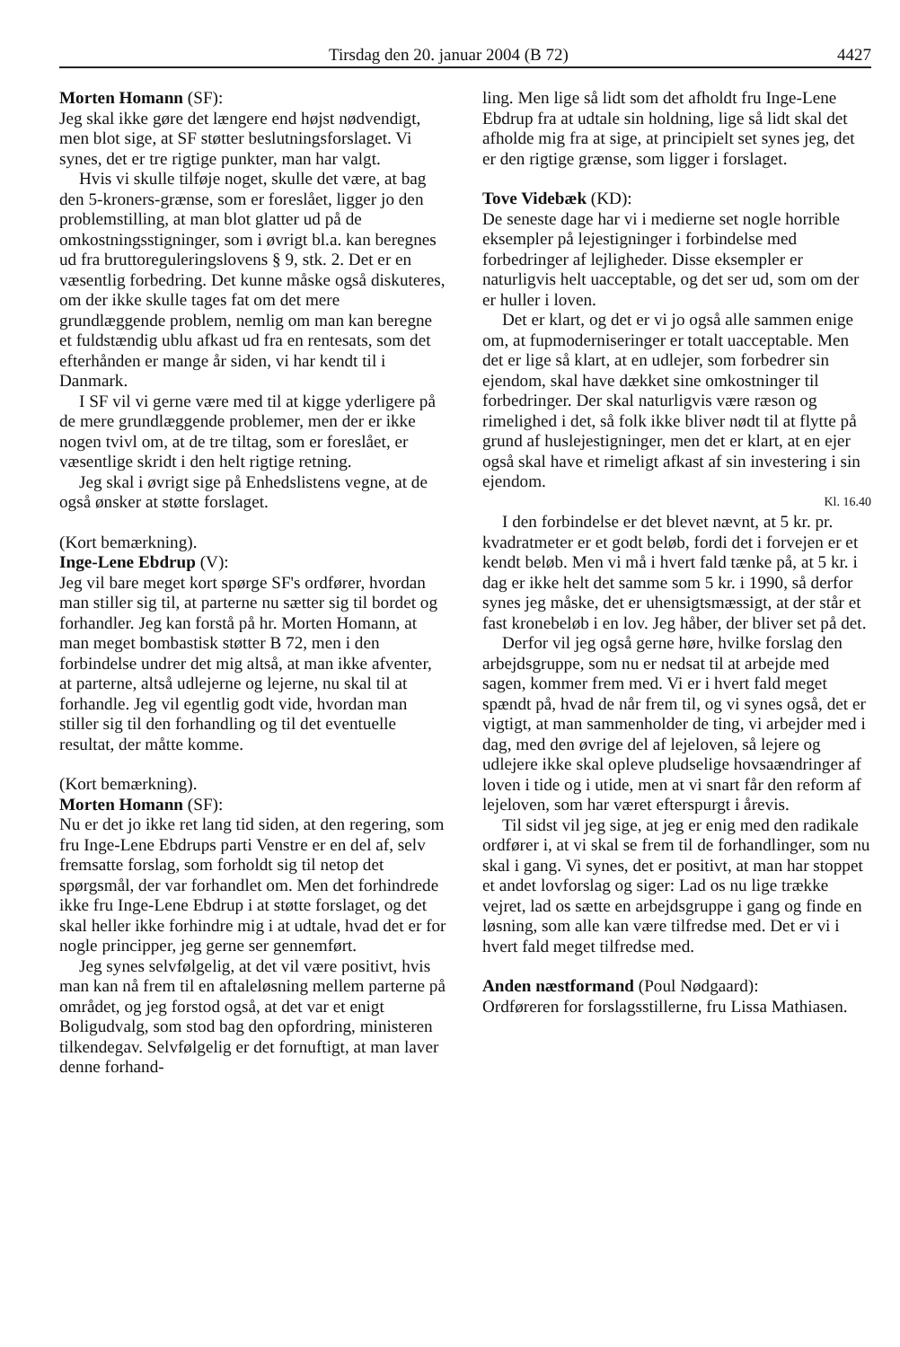Tirsdag den 20. januar 2004 (B 72) 4427
Morten Homann (SF):
Jeg skal ikke gøre det længere end højst nødvendigt, men blot sige, at SF støtter beslutningsforslaget. Vi synes, det er tre rigtige punkter, man har valgt.
Hvis vi skulle tilføje noget, skulle det være, at bag den 5-kroners-grænse, som er foreslået, ligger jo den problemstilling, at man blot glatter ud på de omkostningsstigninger, som i øvrigt bl.a. kan beregnes ud fra bruttoreguleringslovens § 9, stk. 2. Det er en væsentlig forbedring. Det kunne måske også diskuteres, om der ikke skulle tages fat om det mere grundlæggende problem, nemlig om man kan beregne et fuldstændig ublu afkast ud fra en rentesats, som det efterhånden er mange år siden, vi har kendt til i Danmark.
I SF vil vi gerne være med til at kigge yderligere på de mere grundlæggende problemer, men der er ikke nogen tvivl om, at de tre tiltag, som er foreslået, er væsentlige skridt i den helt rigtige retning.
Jeg skal i øvrigt sige på Enhedslistens vegne, at de også ønsker at støtte forslaget.
(Kort bemærkning).
Inge-Lene Ebdrup (V):
Jeg vil bare meget kort spørge SF's ordfører, hvordan man stiller sig til, at parterne nu sætter sig til bordet og forhandler. Jeg kan forstå på hr. Morten Homann, at man meget bombastisk støtter B 72, men i den forbindelse undrer det mig altså, at man ikke afventer, at parterne, altså udlejerne og lejerne, nu skal til at forhandle. Jeg vil egentlig godt vide, hvordan man stiller sig til den forhandling og til det eventuelle resultat, der måtte komme.
(Kort bemærkning).
Morten Homann (SF):
Nu er det jo ikke ret lang tid siden, at den regering, som fru Inge-Lene Ebdrups parti Venstre er en del af, selv fremsatte forslag, som forholdt sig til netop det spørgsmål, der var forhandlet om. Men det forhindrede ikke fru Inge-Lene Ebdrup i at støtte forslaget, og det skal heller ikke forhindre mig i at udtale, hvad det er for nogle principper, jeg gerne ser gennemført.
Jeg synes selvfølgelig, at det vil være positivt, hvis man kan nå frem til en aftaleløsning mellem parterne på området, og jeg forstod også, at det var et enigt Boligudvalg, som stod bag den opfordring, ministeren tilkendegav. Selvfølgelig er det fornuftigt, at man laver denne forhand-
ling. Men lige så lidt som det afholdt fru Inge-Lene Ebdrup fra at udtale sin holdning, lige så lidt skal det afholde mig fra at sige, at principielt set synes jeg, det er den rigtige grænse, som ligger i forslaget.
Tove Videbæk (KD):
De seneste dage har vi i medierne set nogle horrible eksempler på lejestigninger i forbindelse med forbedringer af lejligheder. Disse eksempler er naturligvis helt uacceptable, og det ser ud, som om der er huller i loven.
Det er klart, og det er vi jo også alle sammen enige om, at fupmoderniseringer er totalt uacceptable. Men det er lige så klart, at en udlejer, som forbedrer sin ejendom, skal have dækket sine omkostninger til forbedringer. Der skal naturligvis være ræson og rimelighed i det, så folk ikke bliver nødt til at flytte på grund af huslejestigninger, men det er klart, at en ejer også skal have et rimeligt afkast af sin investering i sin ejendom.
Kl. 16.40
I den forbindelse er det blevet nævnt, at 5 kr. pr. kvadratmeter er et godt beløb, fordi det i forvejen er et kendt beløb. Men vi må i hvert fald tænke på, at 5 kr. i dag er ikke helt det samme som 5 kr. i 1990, så derfor synes jeg måske, det er uhensigtsmæssigt, at der står et fast kronebeløb i en lov. Jeg håber, der bliver set på det.
Derfor vil jeg også gerne høre, hvilke forslag den arbejdsgruppe, som nu er nedsat til at arbejde med sagen, kommer frem med. Vi er i hvert fald meget spændt på, hvad de når frem til, og vi synes også, det er vigtigt, at man sammenholder de ting, vi arbejder med i dag, med den øvrige del af lejeloven, så lejere og udlejere ikke skal opleve pludselige hovsaændringer af loven i tide og i utide, men at vi snart får den reform af lejeloven, som har været efterspurgt i årevis.
Til sidst vil jeg sige, at jeg er enig med den radikale ordfører i, at vi skal se frem til de forhandlinger, som nu skal i gang. Vi synes, det er positivt, at man har stoppet et andet lovforslag og siger: Lad os nu lige trække vejret, lad os sætte en arbejdsgruppe i gang og finde en løsning, som alle kan være tilfredse med. Det er vi i hvert fald meget tilfredse med.
Anden næstformand (Poul Nødgaard):
Ordføreren for forslagsstillerne, fru Lissa Mathiasen.